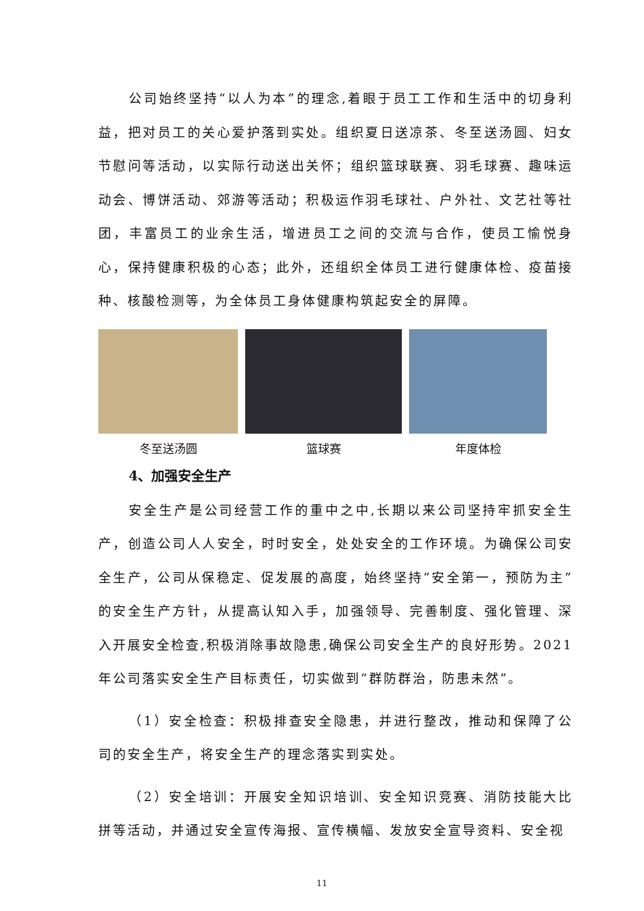公司始终坚持“以人为本”的理念,着眼于员工工作和生活中的切身利益，把对员工的关心爱护落到实处。组织夏日送凉茶、冬至送汤圆、妇女节慰问等活动，以实际行动送出关怀；组织篮球联赛、羽毛球赛、趣味运动会、博饼活动、郊游等活动；积极运作羽毛球社、户外社、文艺社等社团，丰富员工的业余生活，增进员工之间的交流与合作，使员工愉悦身心，保持健康积极的心态；此外，还组织全体员工进行健康体检、疫苗接种、核酸检测等，为全体员工身体健康构筑起安全的屏障。
冬至送汤圆 篮球赛 年度体检
4、加强安全生产
安全生产是公司经营工作的重中之中,长期以来公司坚持牢抓安全生产，创造公司人人安全，时时安全，处处安全的工作环境。为确保公司安全生产，公司从保稳定、促发展的高度，始终坚持“安全第一，预防为主”的安全生产方针，从提高认知入手，加强领导、完善制度、强化管理、深入开展安全检查,积极消除事故隐患,确保公司安全生产的良好形势。2021年公司落实安全生产目标责任，切实做到“群防群治，防患未然”。
（1）安全检查：积极排查安全隐患，并进行整改，推动和保障了公司的安全生产，将安全生产的理念落实到实处。
（2）安全培训：开展安全知识培训、安全知识竞赛、消防技能大比拼等活动，并通过安全宣传海报、宣传横幅、发放安全宣导资料、安全视
11